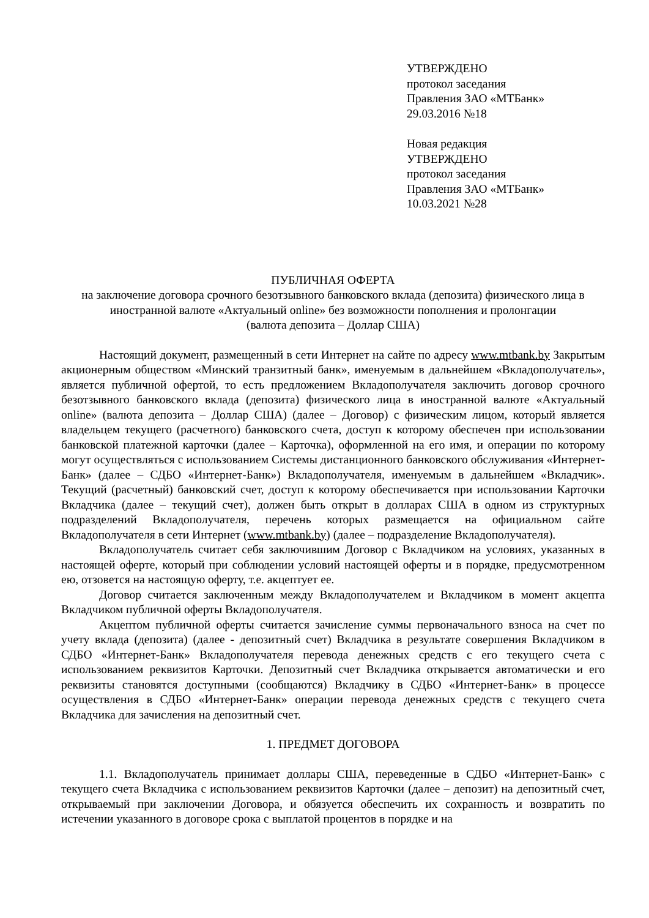УТВЕРЖДЕНО
протокол заседания
Правления ЗАО «МТБанк»
29.03.2016 №18
Новая редакция
УТВЕРЖДЕНО
протокол заседания
Правления ЗАО «МТБанк»
10.03.2021 №28
ПУБЛИЧНАЯ ОФЕРТА
на заключение договора срочного безотзывного банковского вклада (депозита) физического лица в иностранной валюте «Актуальный online» без возможности пополнения и пролонгации
(валюта депозита – Доллар США)
Настоящий документ, размещенный в сети Интернет на сайте по адресу www.mtbank.by Закрытым акционерным обществом «Минский транзитный банк», именуемым в дальнейшем «Вкладополучатель», является публичной офертой, то есть предложением Вкладополучателя заключить договор срочного безотзывного банковского вклада (депозита) физического лица в иностранной валюте «Актуальный online» (валюта депозита – Доллар США) (далее – Договор) с физическим лицом, который является владельцем текущего (расчетного) банковского счета, доступ к которому обеспечен при использовании банковской платежной карточки (далее – Карточка), оформленной на его имя, и операции по которому могут осуществляться с использованием Системы дистанционного банковского обслуживания «Интернет-Банк» (далее – СДБО «Интернет-Банк») Вкладополучателя, именуемым в дальнейшем «Вкладчик». Текущий (расчетный) банковский счет, доступ к которому обеспечивается при использовании Карточки Вкладчика (далее – текущий счет), должен быть открыт в долларах США в одном из структурных подразделений Вкладополучателя, перечень которых размещается на официальном сайте Вкладополучателя в сети Интернет (www.mtbank.by) (далее – подразделение Вкладополучателя).
Вкладополучатель считает себя заключившим Договор с Вкладчиком на условиях, указанных в настоящей оферте, который при соблюдении условий настоящей оферты и в порядке, предусмотренном ею, отзовется на настоящую оферту, т.е. акцептует ее.
Договор считается заключенным между Вкладополучателем и Вкладчиком в момент акцепта Вкладчиком публичной оферты Вкладополучателя.
Акцептом публичной оферты считается зачисление суммы первоначального взноса на счет по учету вклада (депозита) (далее - депозитный счет) Вкладчика в результате совершения Вкладчиком в СДБО «Интернет-Банк» Вкладополучателя перевода денежных средств с его текущего счета с использованием реквизитов Карточки. Депозитный счет Вкладчика открывается автоматически и его реквизиты становятся доступными (сообщаются) Вкладчику в СДБО «Интернет-Банк» в процессе осуществления в СДБО «Интернет-Банк» операции перевода денежных средств с текущего счета Вкладчика для зачисления на депозитный счет.
1. ПРЕДМЕТ ДОГОВОРА
1.1. Вкладополучатель принимает доллары США, переведенные в СДБО «Интернет-Банк» с текущего счета Вкладчика с использованием реквизитов Карточки (далее – депозит) на депозитный счет, открываемый при заключении Договора, и обязуется обеспечить их сохранность и возвратить по истечении указанного в договоре срока с выплатой процентов в порядке и на